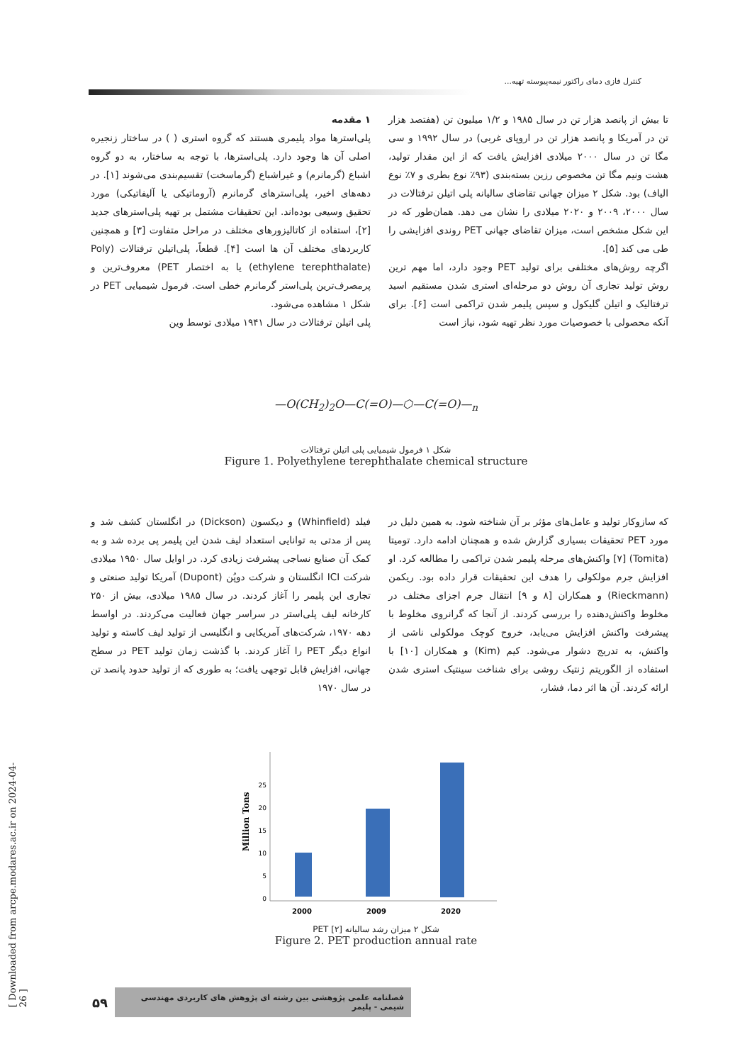کنترل فازی دمای راکتور نیمه‌پیوسته تهیه...
۱ مقدمه
پلی‌استرها مواد پلیمری هستند که گروه استری ( ) در ساختار زنجیره اصلی آن ها وجود دارد. پلی‌استرها، با توجه به ساختار، به دو گروه اشباع (گرمانرم) و غیراشباع (گرماسخت) تقسیم‌بندی می‌شوند [۱]. در دهه‌های اخیر، پلی‌استرهای گرمانرم (آروماتیکی یا آلیفاتیکی) مورد تحقیق وسیعی بوده‌اند. این تحقیقات مشتمل بر تهیه پلی‌استرهای جدید [۲]، استفاده از کاتالیزورهای مختلف در مراحل متفاوت [۳] و همچنین کاربردهای مختلف آن ها است [۴]. قطعاً، پلی‌اتیلن ترفتالات (Poly (ethylene terephthalate) یا به اختصار PET) معروف‌ترین و پرمصرف‌ترین پلی‌استر گرمانرم خطی است. فرمول شیمیایی PET در شکل ۱ مشاهده می‌شود.
پلی اتیلن ترفتالات در سال ۱۹۴۱ میلادی توسط وین
تا بیش از پانصد هزار تن در سال ۱۹۸۵ و ۱/۲ میلیون تن (هفتصد هزار تن در آمریکا و پانصد هزار تن در اروپای غربی) در سال ۱۹۹۲ و سی مگا تن در سال ۲۰۰۰ میلادی افزایش یافت که از این مقدار تولید، هشت ونیم مگا تن مخصوص رزین بسته‌بندی (۹۳٪ نوع بطری و ۷٪ نوع الیاف) بود. شکل ۲ میزان جهانی تقاضای سالیانه پلی اتیلن ترفتالات در سال ۲۰۰۰، ۲۰۰۹ و ۲۰۲۰ میلادی را نشان می دهد. همان‌طور که در این شکل مشخص است، میزان تقاضای جهانی PET روندی افزایشی را طی می کند [۵].
اگرچه روش‌های مختلفی برای تولید PET وجود دارد، اما مهم ترین روش تولید تجاری آن روش دو مرحله‌ای استری شدن مستقیم اسید ترفتالیک و اتیلن گلیکول و سپس پلیمر شدن تراکمی است [۶]. برای آنکه محصولی با خصوصیات مورد نظر تهیه شود، نیاز است
—O(CH<sub>2</sub>)<sub>2</sub>O—C(=O)—⬡—C(=O)—<sub>n</sub>
شکل ۱ فرمول شیمیایی پلی اتیلن ترفتالات
Figure 1. Polyethylene terephthalate chemical structure
فیلد (Whinfield) و دیکسون (Dickson) در انگلستان کشف شد و پس از مدتی به توانایی استعداد لیف شدن این پلیمر پی برده شد و به کمک آن صنایع نساجی پیشرفت زیادی کرد. در اوایل سال ۱۹۵۰ میلادی شرکت ICI انگلستان و شرکت دوپُن (Dupont) آمریکا تولید صنعتی و تجاری این پلیمر را آغاز کردند. در سال ۱۹۸۵ میلادی، بیش از ۲۵۰ کارخانه لیف پلی‌استر در سراسر جهان فعالیت می‌کردند. در اواسط دهه ۱۹۷۰، شرکت‌های آمریکایی و انگلیسی از تولید لیف کاسته و تولید انواع دیگر PET را آغاز کردند. با گذشت زمان تولید PET در سطح جهانی، افزایش قابل توجهی یافت؛ به طوری که از تولید حدود پانصد تن در سال ۱۹۷۰
که سازوکار تولید و عامل‌های مؤثر بر آن شناخته شود. به همین دلیل در مورد PET تحقیقات بسیاری گزارش شده و همچنان ادامه دارد. تومیتا (Tomita) [۷] واکنش‌های مرحله پلیمر شدن تراکمی را مطالعه کرد. او افزایش جرم مولکولی را هدف این تحقیقات قرار داده بود. ریکمن (Rieckmann) و همکاران [۸ و ۹] انتقال جرم اجزای مختلف در مخلوط واکنش‌دهنده را بررسی کردند. از آنجا که گرانروی مخلوط با پیشرفت واکنش افزایش می‌یابد، خروج کوچک مولکولی ناشی از واکنش، به تدریج دشوار می‌شود. کیم (Kim) و همکاران [۱۰] با استفاده از الگوریتم ژنتیک روشی برای شناخت سینتیک استری شدن ارائه کردند. آن ها اثر دما، فشار،
Million Tons
0
5
10
15
20
25
2000
2009
2020
شکل ۲ میزان رشد سالیانه PET [۲]
Figure 2. PET production annual rate
[ Downloaded from arcpe.modares.ac.ir on 2024-04-26 ]
فصلنامه علمی پژوهشی بین رشته ای پژوهش های کاربردی مهندسی شیمی - پلیمر ۵۹